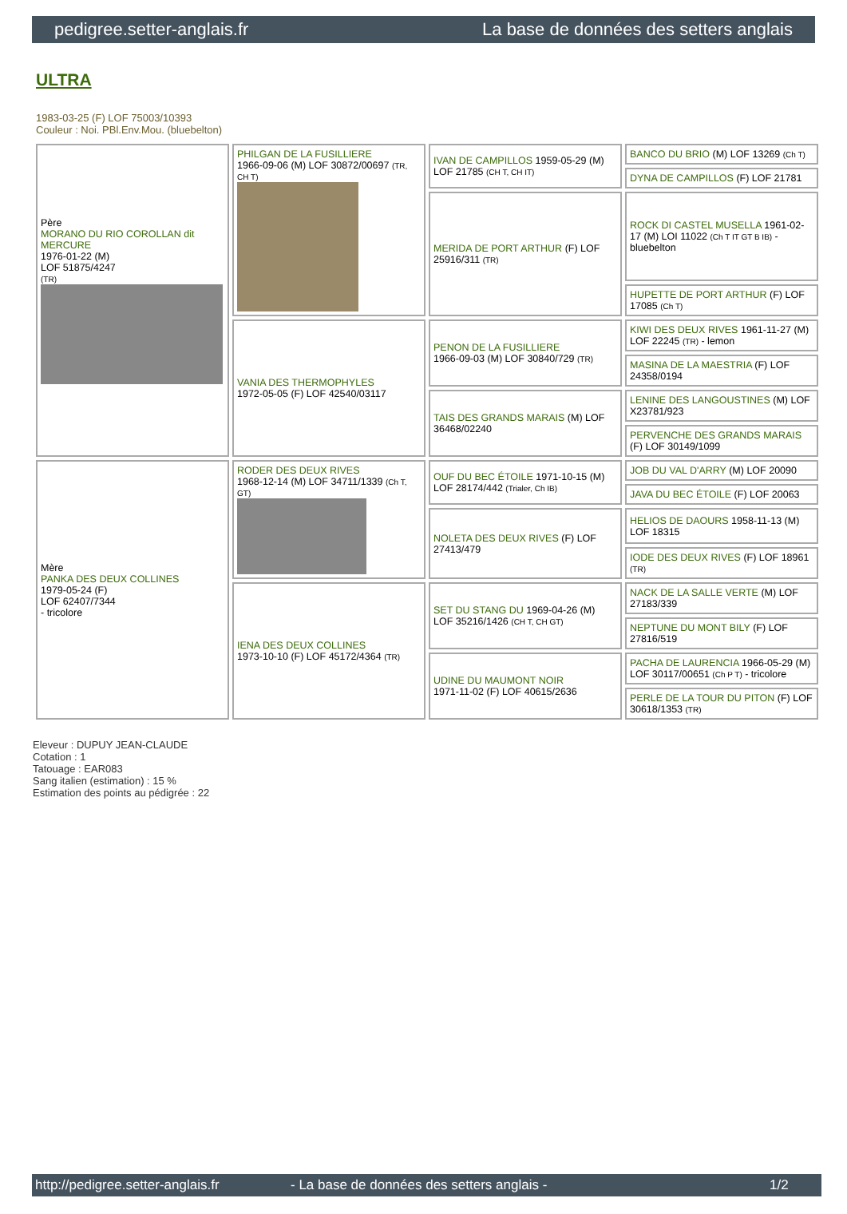pedigree.setter-anglais.fr La base de données des setters anglais
ULTRA
1983-03-25 (F) LOF 75003/10393
Couleur : Noi. PBl.Env.Mou. (bluebelton)
| Père MORANO DU RIO COROLLAN dit MERCURE 1976-01-22 (M) LOF 51875/4247 (TR) | PHILGAN DE LA FUSILLIERE 1966-09-06 (M) LOF 30872/00697 (TR, CH T) | IVAN DE CAMPILLOS 1959-05-29 (M) LOF 21785 (CH T, CH IT) | BANCO DU BRIO (M) LOF 13269 (Ch T) |
| | | | DYNA DE CAMPILLOS (F) LOF 21781 |
| | | MERIDA DE PORT ARTHUR (F) LOF 25916/311 (TR) | ROCK DI CASTEL MUSELLA 1961-02-17 (M) LOI 11022 (Ch T IT GT B IB) - bluebelton |
| | | | HUPETTE DE PORT ARTHUR (F) LOF 17085 (Ch T) |
| | VANIA DES THERMOPHYLES 1972-05-05 (F) LOF 42540/03117 | PENON DE LA FUSILLIERE 1966-09-03 (M) LOF 30840/729 (TR) | KIWI DES DEUX RIVES 1961-11-27 (M) LOF 22245 (TR) - lemon |
| | | | MASINA DE LA MAESTRIA (F) LOF 24358/0194 |
| | | TAIS DES GRANDS MARAIS (M) LOF 36468/02240 | LENINE DES LANGOUSTINES (M) LOF X23781/923 |
| | | | PERVENCHE DES GRANDS MARAIS (F) LOF 30149/1099 |
| Mère PANKA DES DEUX COLLINES 1979-05-24 (F) LOF 62407/7344 - tricolore | RODER DES DEUX RIVES 1968-12-14 (M) LOF 34711/1339 (Ch T, GT) | OUF DU BEC ÉTOILE 1971-10-15 (M) LOF 28174/442 (Trialer, Ch IB) | JOB DU VAL D'ARRY (M) LOF 20090 |
| | | | JAVA DU BEC ÉTOILE (F) LOF 20063 |
| | | NOLETA DES DEUX RIVES (F) LOF 27413/479 | HELIOS DE DAOURS 1958-11-13 (M) LOF 18315 |
| | | | IODE DES DEUX RIVES (F) LOF 18961 (TR) |
| | IENA DES DEUX COLLINES 1973-10-10 (F) LOF 45172/4364 (TR) | SET DU STANG DU 1969-04-26 (M) LOF 35216/1426 (CH T, CH GT) | NACK DE LA SALLE VERTE (M) LOF 27183/339 |
| | | | NEPTUNE DU MONT BILY (F) LOF 27816/519 |
| | | UDINE DU MAUMONT NOIR 1971-11-02 (F) LOF 40615/2636 | PACHA DE LAURENCIA 1966-05-29 (M) LOF 30117/00651 (Ch P T) - tricolore |
| | | | PERLE DE LA TOUR DU PITON (F) LOF 30618/1353 (TR) |
Eleveur : DUPUY JEAN-CLAUDE
Cotation : 1
Tatouage : EAR083
Sang italien (estimation) : 15 %
Estimation des points au pédigrée : 22
http://pedigree.setter-anglais.fr - La base de données des setters anglais - 1/2